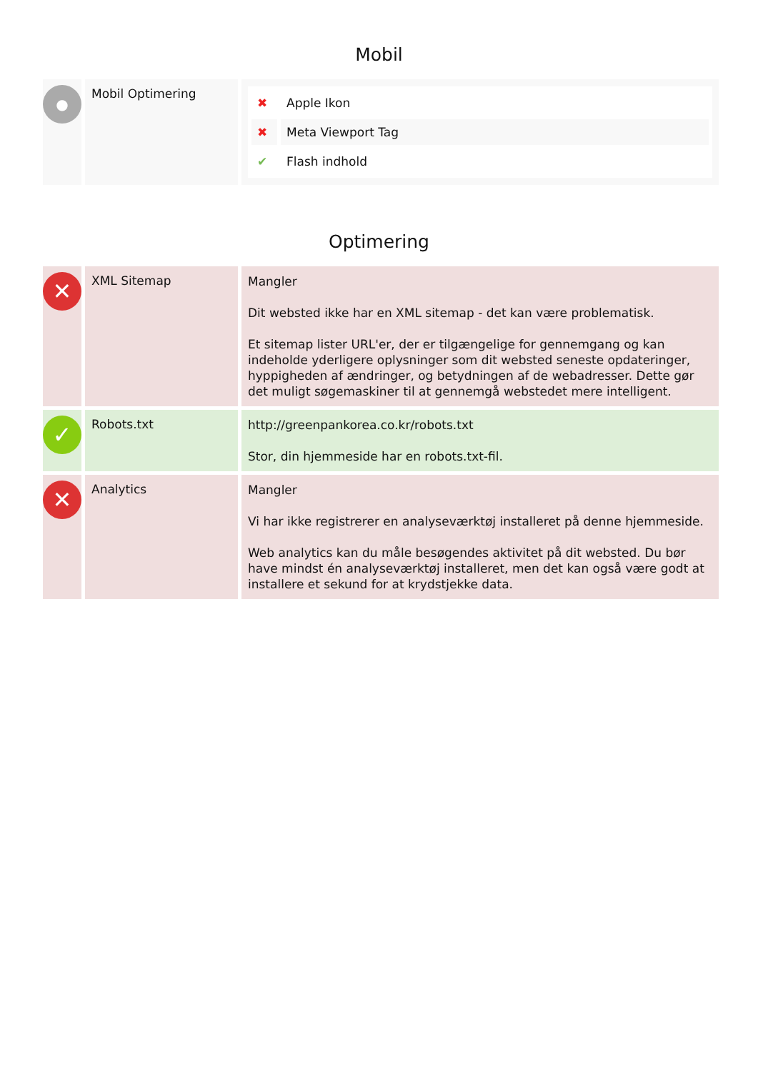Mobil
| ● | Mobil Optimering | / ✖ / Apple Ikon / / ✖ / Meta Viewport Tag / / ✔ / Flash indhold / |
Optimering
| ✕ | XML Sitemap | Mangler Dit websted ikke har en XML sitemap - det kan være problematisk. Et sitemap lister URL'er, der er tilgængelige for gennemgang og kan indeholde yderligere oplysninger som dit websted seneste opdateringer, hyppigheden af ændringer, og betydningen af de webadresser. Dette gør det muligt søgemaskiner til at gennemgå webstedet mere intelligent. |
| ✓ | Robots.txt | http://greenpankorea.co.kr/robots.txt Stor, din hjemmeside har en robots.txt-fil. |
| ✕ | Analytics | Mangler Vi har ikke registrerer en analyseværktøj installeret på denne hjemmeside. Web analytics kan du måle besøgendes aktivitet på dit websted. Du bør have mindst én analyseværktøj installeret, men det kan også være godt at installere et sekund for at krydstjekke data. |